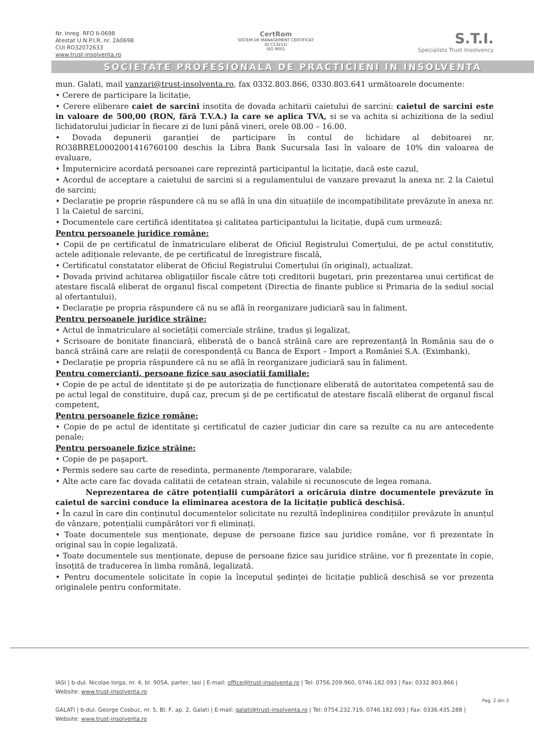Nr. Inreg. RFO II-0698
Atestat U.N.P.I.R. nr. 2A0698
CUI RO32072633
www.trust-insolventa.ro
CertRom
SISTEM DE MANAGEMENT CERTIFICAT
ID C13251I
ISO 9001
S.T.I.
Specialists Trust Insolvency
SOCIETATE PROFESIONALA DE PRACTICIENI IN INSOLVENTA
mun. Galati, mail vanzari@trust-insolventa.ro, fax 0332.803.866, 0330.803.641 următoarele documente:
• Cerere de participare la licitație,
• Cerere eliberare caiet de sarcini insotita de dovada achitarii caietului de sarcini: caietul de sarcini este in valoare de 500,00 (RON, fără T.V.A.) la care se aplica TVA, si se va achita si achizitiona de la sediul lichidatorului judiciar în fiecare zi de luni până vineri, orele 08.00 – 16.00.
• Dovada depunerii garanției de participare în contul de lichidare al debitoarei nr. RO38BREL0002001416760100 deschis la Libra Bank Sucursala Iasi în valoare de 10% din valoarea de evaluare,
• Împuternicire acordată persoanei care reprezintă participantul la licitație, dacă este cazul,
• Acordul de acceptare a caietului de sarcini si a regulamentului de vanzare prevazut la anexa nr. 2 la Caietul de sarcini;
• Declarație pe proprie răspundere că nu se află în una din situațiile de incompatibilitate prevăzute în anexa nr. 1 la Caietul de sarcini,
• Documentele care certifică identitatea şi calitatea participantului la licitație, după cum urmează:
Pentru persoanele juridice române:
• Copii de pe certificatul de înmatriculare eliberat de Oficiul Registrului Comerțului, de pe actul constitutiv, actele adiționale relevante, de pe certificatul de înregistrare fiscală,
• Certificatul constatator eliberat de Oficiul Registrului Comerțului (în original), actualizat.
• Dovada privind achitarea obligațiilor fiscale către toți creditorii bugetari, prin prezentarea unui certificat de atestare fiscală eliberat de organul fiscal competent (Directia de finante publice si Primaria de la sediul social al ofertantului),
• Declarație pe propria răspundere că nu se află în reorganizare judiciară sau în faliment.
Pentru persoanele juridice străine:
• Actul de înmatriculare al societății comerciale străine, tradus şi legalizat,
• Scrisoare de bonitate financiară, eliberată de o bancă străină care are reprezentanță în România sau de o bancă străină care are relații de corespondență cu Banca de Export – Import a României S.A. (Eximbank),
• Declarație pe propria răspundere că nu se află în reorganizare judiciară sau în faliment.
Pentru comercianti, persoane fizice sau asociatii familiale:
• Copie de pe actul de identitate şi de pe autorizația de funcționare eliberată de autoritatea competentă sau de pe actul legal de constituire, după caz, precum şi de pe certificatul de atestare fiscală eliberat de organul fiscal competent,
Pentru persoanele fizice române:
• Copie de pe actul de identitate şi certificatul de cazier judiciar din care sa rezulte ca nu are antecedente penale;
Pentru persoanele fizice străine:
• Copie de pe paşaport.
• Permis sedere sau carte de resedinta, permanente /temporarare, valabile;
• Alte acte care fac dovada calitatii de cetatean strain, valabile si recunoscute de legea romana.
Neprezentarea de către potențialii cumpărători a oricăruia dintre documentele prevăzute în caietul de sarcini conduce la eliminarea acestora de la licitație publică deschisă.
• În cazul în care din conținutul documentelor solicitate nu rezultă îndeplinirea condițiilor prevăzute în anunțul de vânzare, potențialii cumpărători vor fi eliminați.
• Toate documentele sus menționate, depuse de persoane fizice sau juridice române, vor fi prezentate în original sau în copie legalizată.
• Toate documentele sus menționate, depuse de persoane fizice sau juridice străine, vor fi prezentate în copie, însoțită de traducerea în limba română, legalizată.
• Pentru documentele solicitate în copie la începutul şedinței de licitație publică deschisă se vor prezenta originalele pentru conformitate.
IASI | b-dul. Nicolae Iorga, nr. 4, bl. 905A, parter, Iasi | E-mail: office@trust-insolventa.ro | Tel: 0756.209.960, 0746.182.093 | Fax: 0332.803.866 |
Website: www.trust-insolventa.ro
GALATI | b-dul. George Cosbuc, nr. 5, Bl. F, ap. 2, Galati | E-mail: galati@trust-insolventa.ro | Tel: 0754.232.719, 0746.182.093 | Fax: 0336.435.288 |
Website: www.trust-insolventa.ro
Pag. 2 din 3